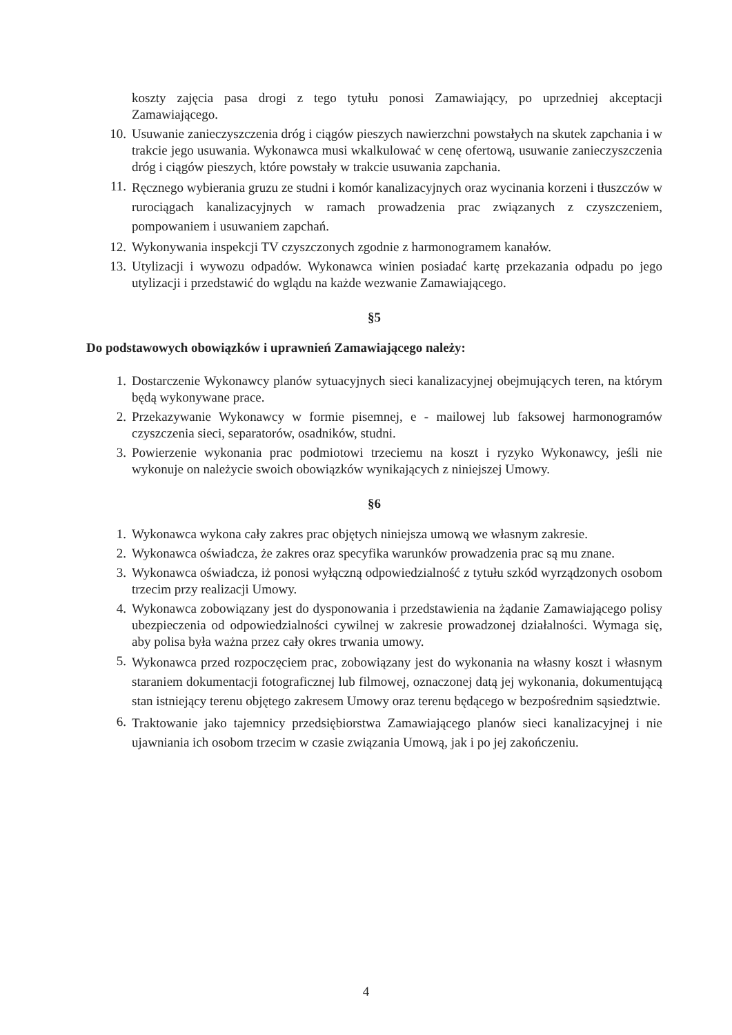koszty zajęcia pasa drogi z tego tytułu ponosi Zamawiający, po uprzedniej akceptacji Zamawiającego.
10. Usuwanie zanieczyszczenia dróg i ciągów pieszych nawierzchni powstałych na skutek zapchania i w trakcie jego usuwania. Wykonawca musi wkalkulować w cenę ofertową, usuwanie zanieczyszczenia dróg i ciągów pieszych, które powstały w trakcie usuwania zapchania.
11. Ręcznego wybierania gruzu ze studni i komór kanalizacyjnych oraz wycinania korzeni i tłuszczów w rurociągach kanalizacyjnych w ramach prowadzenia prac związanych z czyszczeniem, pompowaniem i usuwaniem zapchań.
12. Wykonywania inspekcji TV czyszczonych zgodnie z harmonogramem kanałów.
13. Utylizacji i wywozu odpadów. Wykonawca winien posiadać kartę przekazania odpadu po jego utylizacji i przedstawić do wglądu na każde wezwanie Zamawiającego.
§5
Do podstawowych obowiązków i uprawnień Zamawiającego należy:
1. Dostarczenie Wykonawcy planów sytuacyjnych sieci kanalizacyjnej obejmujących teren, na którym będą wykonywane prace.
2. Przekazywanie Wykonawcy w formie pisemnej, e - mailowej lub faksowej harmonogramów czyszczenia sieci, separatorów, osadników, studni.
3. Powierzenie wykonania prac podmiotowi trzeciemu na koszt i ryzyko Wykonawcy, jeśli nie wykonuje on należycie swoich obowiązków wynikających z niniejszej Umowy.
§6
1. Wykonawca wykona cały zakres prac objętych niniejsza umową we własnym zakresie.
2. Wykonawca oświadcza, że zakres oraz specyfika warunków prowadzenia prac są mu znane.
3. Wykonawca oświadcza, iż ponosi wyłączną odpowiedzialność z tytułu szkód wyrządzonych osobom trzecim przy realizacji Umowy.
4. Wykonawca zobowiązany jest do dysponowania i przedstawienia na żądanie Zamawiającego polisy ubezpieczenia od odpowiedzialności cywilnej w zakresie prowadzonej działalności. Wymaga się, aby polisa była ważna przez cały okres trwania umowy.
5. Wykonawca przed rozpoczęciem prac, zobowiązany jest do wykonania na własny koszt i własnym staraniem dokumentacji fotograficznej lub filmowej, oznaczonej datą jej wykonania, dokumentującą stan istniejący terenu objętego zakresem Umowy oraz terenu będącego w bezpośrednim sąsiedztwie.
6. Traktowanie jako tajemnicy przedsiębiorstwa Zamawiającego planów sieci kanalizacyjnej i nie ujawniania ich osobom trzecim w czasie związania Umową, jak i po jej zakończeniu.
4